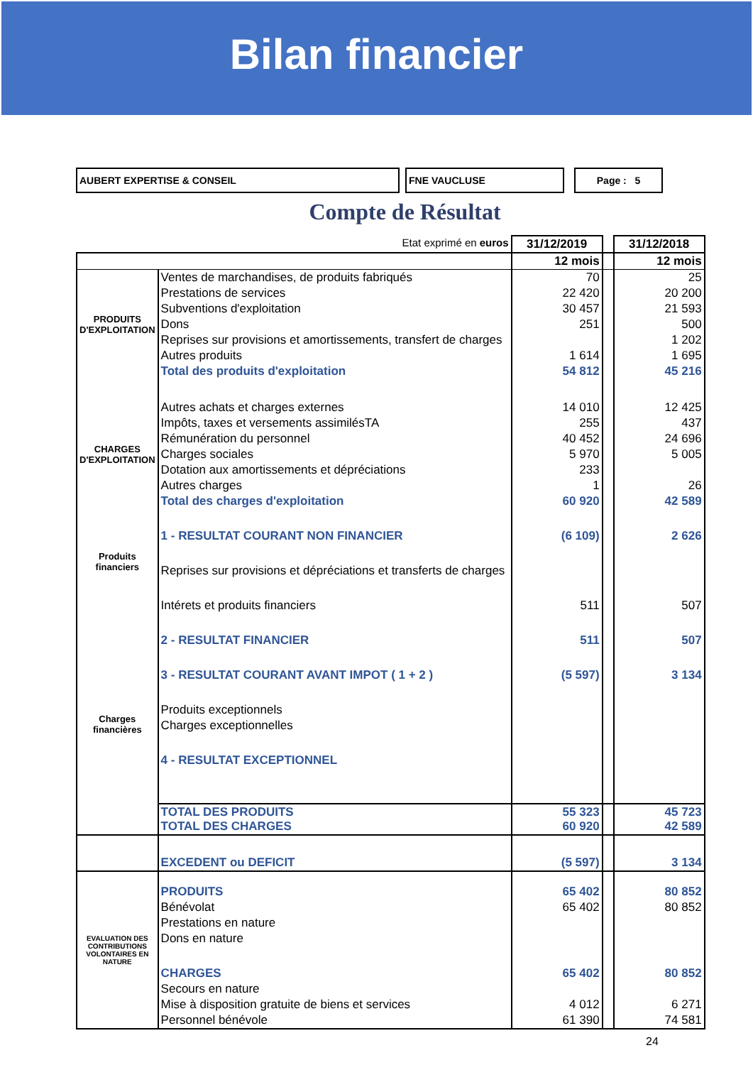Bilan financier
AUBERT EXPERTISE & CONSEIL FNE VAUCLUSE Page : 5
Compte de Résultat
| Etat exprimé en euros | | 31/12/2019 | | 31/12/2018 |
| | | 12 mois | | 12 mois |
| PRODUITS D'EXPLOITATION | Ventes de marchandises, de produits fabriqués | 70 | | 25 |
| | Prestations de services | 22 420 | | 20 200 |
| | Subventions d'exploitation | 30 457 | | 21 593 |
| | Dons | 251 | | 500 |
| | Reprises sur provisions et amortissements, transfert de charges | | | 1 202 |
| | Autres produits | 1 614 | | 1 695 |
| | Total des produits d'exploitation | 54 812 | | 45 216 |
| CHARGES D'EXPLOITATION | Autres achats et charges externes | 14 010 | | 12 425 |
| | Impôts, taxes et versements assimilésTA | 255 | | 437 |
| | Rémunération du personnel | 40 452 | | 24 696 |
| | Charges sociales | 5 970 | | 5 005 |
| | Dotation aux amortissements et dépréciations | 233 | | |
| | Autres charges | 1 | | 26 |
| | Total des charges d'exploitation | 60 920 | | 42 589 |
| Produits financiers | 1 - RESULTAT COURANT NON FINANCIER | (6 109) | | 2 626 |
| | Reprises sur provisions et dépréciations et transferts de charges | | | |
| | Intérets et produits financiers | 511 | | 507 |
| Charges financières | 2 - RESULTAT FINANCIER | 511 | | 507 |
| | 3 - RESULTAT COURANT AVANT IMPOT ( 1 + 2 ) | (5 597) | | 3 134 |
| | Produits exceptionnels | | | |
| | Charges exceptionnelles | | | |
| | 4 - RESULTAT EXCEPTIONNEL | | | |
| | TOTAL DES PRODUITS TOTAL DES CHARGES | 55 323 60 920 | | 45 723 42 589 |
| | EXCEDENT ou DEFICIT | (5 597) | | 3 134 |
| EVALUATION DES CONTRIBUTIONS VOLONTAIRES EN NATURE | PRODUITS | 65 402 | | 80 852 |
| | Bénévolat | 65 402 | | 80 852 |
| | Prestations en nature | | | |
| | Dons en nature | | | |
| | CHARGES | 65 402 | | 80 852 |
| | Secours en nature | | | |
| | Mise à disposition gratuite de biens et services | 4 012 | | 6 271 |
| | Personnel bénévole | 61 390 | | 74 581 |
24